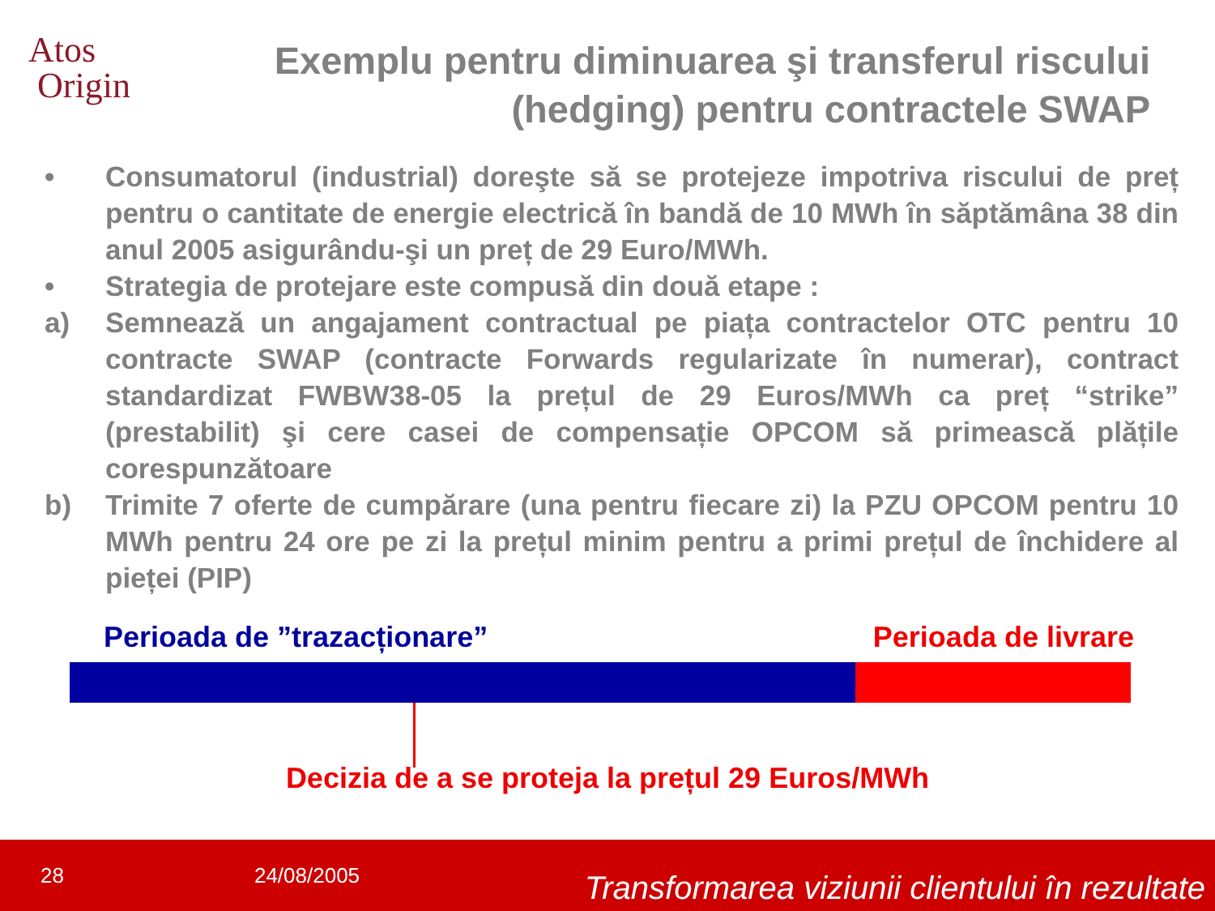Atos
Origin
Exemplu pentru diminuarea şi transferul riscului (hedging) pentru contractele SWAP
• Consumatorul (industrial) doreşte să se protejeze impotriva riscului de preț pentru o cantitate de energie electrică în bandă de 10 MWh în săptămâna 38 din anul 2005 asigurându-şi un preț de 29 Euro/MWh.
• Strategia de protejare este compusă din două etape :
a) Semnează un angajament contractual pe piața contractelor OTC pentru 10 contracte SWAP (contracte Forwards regularizate în numerar), contract standardizat FWBW38-05 la prețul de 29 Euros/MWh ca preț “strike” (prestabilit) şi cere casei de compensație OPCOM să primească plățile corespunzătoare
b) Trimite 7 oferte de cumpărare (una pentru fiecare zi) la PZU OPCOM pentru 10 MWh pentru 24 ore pe zi la prețul minim pentru a primi prețul de închidere al pieței (PIP)
Perioada de ”trazacționare” Perioada de livrare
Decizia de a se proteja la prețul 29 Euros/MWh
28 24/08/2005 Transformarea viziunii clientului în rezultate